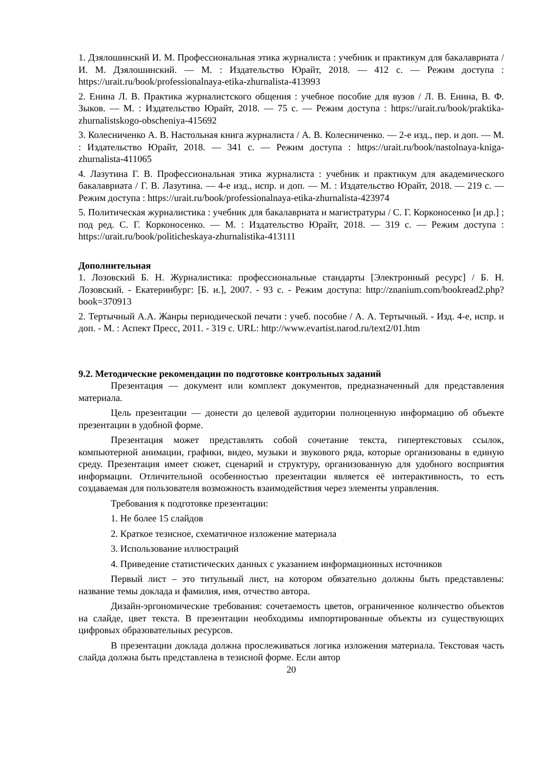1. Дзялошинский И. М. Профессиональная этика журналиста : учебник и практикум для бакалавриата / И. М. Дзялошинский. — М. : Издательство Юрайт, 2018. — 412 с. — Режим доступа : https://urait.ru/book/professionalnaya-etika-zhurnalista-413993
2. Енина Л. В. Практика журналистского общения : учебное пособие для вузов / Л. В. Енина, В. Ф. Зыков. — М. : Издательство Юрайт, 2018. — 75 с. — Режим доступа : https://urait.ru/book/praktika-zhurnalistskogo-obscheniya-415692
3. Колесниченко А. В. Настольная книга журналиста / А. В. Колесниченко. — 2-е изд., пер. и доп. — М. : Издательство Юрайт, 2018. — 341 с. — Режим доступа : https://urait.ru/book/nastolnaya-kniga-zhurnalista-411065
4. Лазутина Г. В. Профессиональная этика журналиста : учебник и практикум для академического бакалавриата / Г. В. Лазутина. — 4-е изд., испр. и доп. — М. : Издательство Юрайт, 2018. — 219 с. — Режим доступа : https://urait.ru/book/professionalnaya-etika-zhurnalista-423974
5. Политическая журналистика : учебник для бакалавриата и магистратуры / С. Г. Корконосенко [и др.] ; под ред. С. Г. Корконосенко. — М. : Издательство Юрайт, 2018. — 319 с. — Режим доступа : https://urait.ru/book/politicheskaya-zhurnalistika-413111
Дополнительная
1. Лозовский Б. Н. Журналистика: профессиональные стандарты [Электронный ресурс] / Б. Н. Лозовский. - Екатеринбург: [Б. и.], 2007. - 93 с. - Режим доступа: http://znanium.com/bookread2.php?book=370913
2. Тертычный А.А. Жанры периодической печати : учеб. пособие / А. А. Тертычный. - Изд. 4-е, испр. и доп. - М. : Аспект Пресс, 2011. - 319 с. URL: http://www.evartist.narod.ru/text2/01.htm
9.2. Методические рекомендации по подготовке контрольных заданий
Презентация — документ или комплект документов, предназначенный для представления материала.
Цель презентации — донести до целевой аудитории полноценную информацию об объекте презентации в удобной форме.
Презентация может представлять собой сочетание текста, гипертекстовых ссылок, компьютерной анимации, графики, видео, музыки и звукового ряда, которые организованы в единую среду. Презентация имеет сюжет, сценарий и структуру, организованную для удобного восприятия информации. Отличительной особенностью презентации является её интерактивность, то есть создаваемая для пользователя возможность взаимодействия через элементы управления.
Требования к подготовке презентации:
1. Не более 15 слайдов
2. Краткое тезисное, схематичное изложение материала
3. Использование иллюстраций
4. Приведение статистических данных с указанием информационных источников
Первый лист – это титульный лист, на котором обязательно должны быть представлены: название темы доклада и фамилия, имя, отчество автора.
Дизайн-эргономические требования: сочетаемость цветов, ограниченное количество объектов на слайде, цвет текста. В презентации необходимы импортированные объекты из существующих цифровых образовательных ресурсов.
В презентации доклада должна прослеживаться логика изложения материала. Текстовая часть слайда должна быть представлена в тезисной форме. Если автор
20